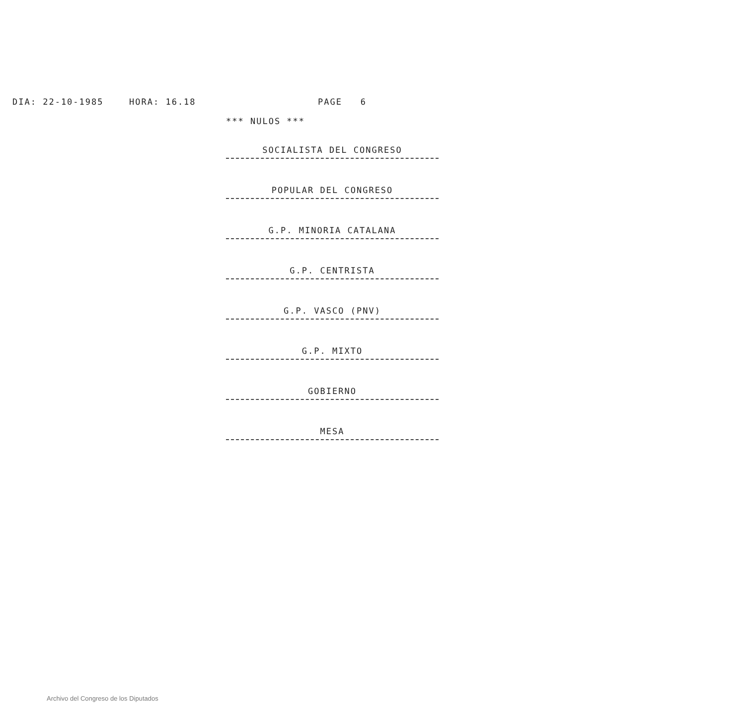DIA: 22-10-1985 HORA: 16.18 PAGE 6
*** NULOS ***
SOCIALISTA DEL CONGRESO
POPULAR DEL CONGRESO
G.P. MINORIA CATALANA
G.P. CENTRISTA
G.P. VASCO (PNV)
G.P. MIXTO
GOBIERNO
MESA
Archivo del Congreso de los Diputados